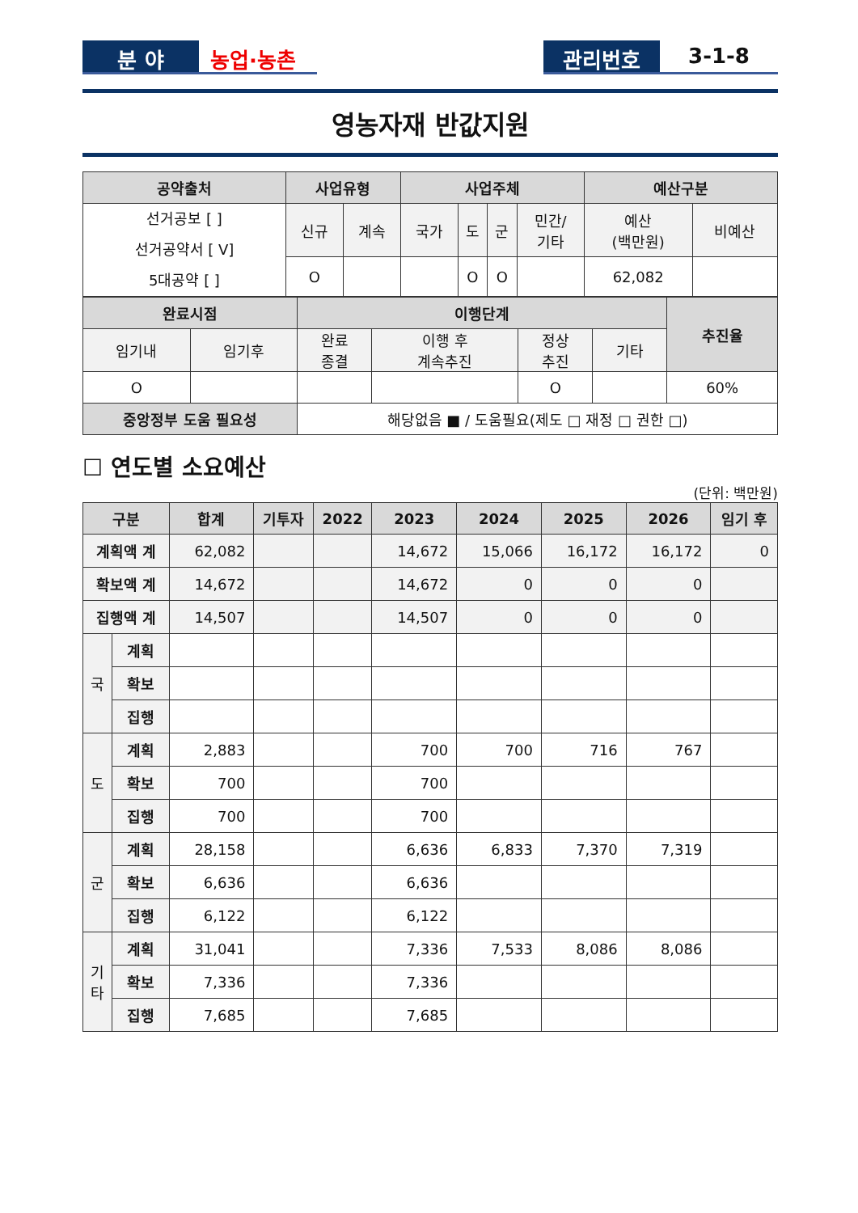분 야 농업·농촌 관리번호 3-1-8
영농자재 반값지원
| 공약출처 | 사업유형 | | 사업주체 | | | | 예산구분 | |
| --- | --- | --- | --- | --- | --- | --- | --- | --- |
| 선거공보 [ ] 선거공약서 [ V] 5대공약 [ ] | 신규 | 계속 | 국가 | 도 | 군 | 민간/ 기타 | 예산 (백만원) | 비예산 |
| | O | | | O | O | | 62,082 | |
| 완료시점 | | 이행단계 | | | | 추진율 |
| --- | --- | --- | --- | --- | --- | --- |
| 임기내 | 임기후 | 완료 종결 | 이행 후 계속추진 | 정상 추진 | 기타 | |
| O | | | | O | | 60% |
| 중앙정부 도움 필요성 | | 해당없음 ■ / 도움필요(제도 □ 재정 □ 권한 □) | | | | |
☐ 연도별 소요예산
(단위: 백만원)
| 구분 | | 합계 | 기투자 | 2022 | 2023 | 2024 | 2025 | 2026 | 임기 후 |
| --- | --- | --- | --- | --- | --- | --- | --- | --- | --- |
| 계획액 계 | | 62,082 | | | 14,672 | 15,066 | 16,172 | 16,172 | 0 |
| 확보액 계 | | 14,672 | | | 14,672 | 0 | 0 | 0 | |
| 집행액 계 | | 14,507 | | | 14,507 | 0 | 0 | 0 | |
| 국 | 계획 | | | | | | | | |
| | 확보 | | | | | | | | |
| | 집행 | | | | | | | | |
| 도 | 계획 | 2,883 | | | 700 | 700 | 716 | 767 | |
| | 확보 | 700 | | | 700 | | | | |
| | 집행 | 700 | | | 700 | | | | |
| 군 | 계획 | 28,158 | | | 6,636 | 6,833 | 7,370 | 7,319 | |
| | 확보 | 6,636 | | | 6,636 | | | | |
| | 집행 | 6,122 | | | 6,122 | | | | |
| 기 타 | 계획 | 31,041 | | | 7,336 | 7,533 | 8,086 | 8,086 | |
| | 확보 | 7,336 | | | 7,336 | | | | |
| | 집행 | 7,685 | | | 7,685 | | | | |